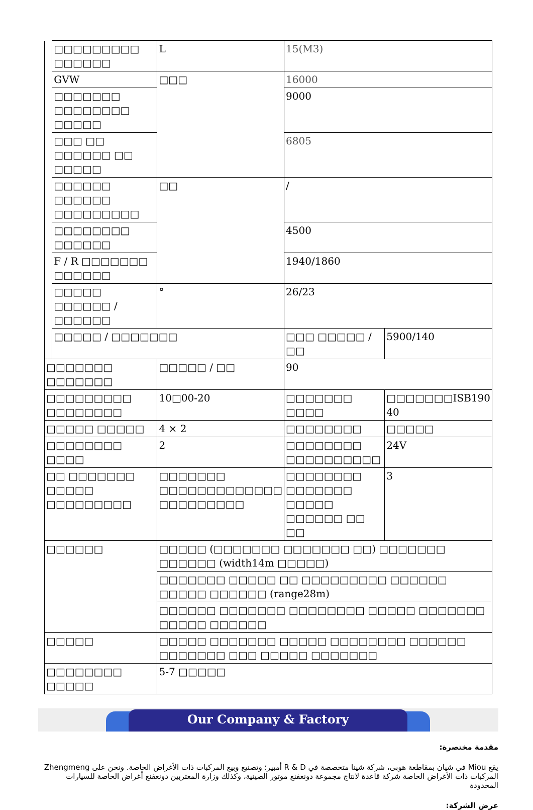| | □□□□□□□□□ □□□□□□ | L | 15(M3) | |
| | GVW | □□□ | 16000 | |
| | □□□□□□□ □□□□□□□□ □□□□□ | | 9000 | |
| | □□□ □□ □□□□□□ □□ □□□□□ | | 6805 | |
| | □□□□□□ □□□□□□ □□□□□□□□□ | □□ | / | |
| | □□□□□□□□ □□□□□□ | | 4500 | |
| | F / R □□□□□□□ □□□□□□ | | 1940/1860 | |
| | □□□□□ □□□□□□ / □□□□□□ | ° | 26/23 | |
| | □□□□□ / □□□□□□□ | | □□□ □□□□□ / □□ | 5900/140 |
| □□□□□□□ □□□□□□□ | | □□□□□ / □□ | 90 | |
| □□□□□□□□□ □□□□□□□□ | | 10□00-20 | □□□□□□□ □□□□ | □□□□□□□ISB190 40 |
| □□□□□ □□□□□ | | 4 × 2 | □□□□□□□□ | □□□□□ |
| □□□□□□□□ □□□□ | | 2 | □□□□□□□□ □□□□□□□□□□ | 24V |
| □□ □□□□□□□ □□□□□ □□□□□□□□□ | | □□□□□□□ □□□□□□□□□□□□□ □□□□□□□□□ | □□□□□□□□ □□□□□□□ □□□□□ □□□□□□ □□ □□ | 3 |
| □□□□□□ | | □□□□□ (□□□□□□□ □□□□□□□ □□) □□□□□□□ □□□□□□ (width14m □□□□□) | | |
| | | □□□□□□□ □□□□□ □□ □□□□□□□□□ □□□□□□ □□□□□ □□□□□□ (range28m) | | |
| | | □□□□□□ □□□□□□□ □□□□□□□□ □□□□□ □□□□□□□ □□□□□ □□□□□□ | | |
| □□□□□ | | □□□□□ □□□□□□□ □□□□□ □□□□□□□□ □□□□□□ □□□□□□□ □□□ □□□□□ □□□□□□□ | | |
| □□□□□□□□ □□□□□ | | 5-7 □□□□□ | | |
Our Company & Factory
مقدمة مختصرة:
يقع Miou في شيان بمقاطعة هوبى، شركة شينا متخصصة في R & D أمبير؛ وتصنيع وبيع المركبات ذات الأغراض الخاصة. ونحن على Zhengmeng المركبات ذات الأغراض الخاصة شركة قاعدة لانتاج مجموعة دونغفنغ موتور الصينية، وكذلك وزارة المغتربين دونغفنغ أغراض الخاصة للسيارات المحدودة
عرض الشركة: